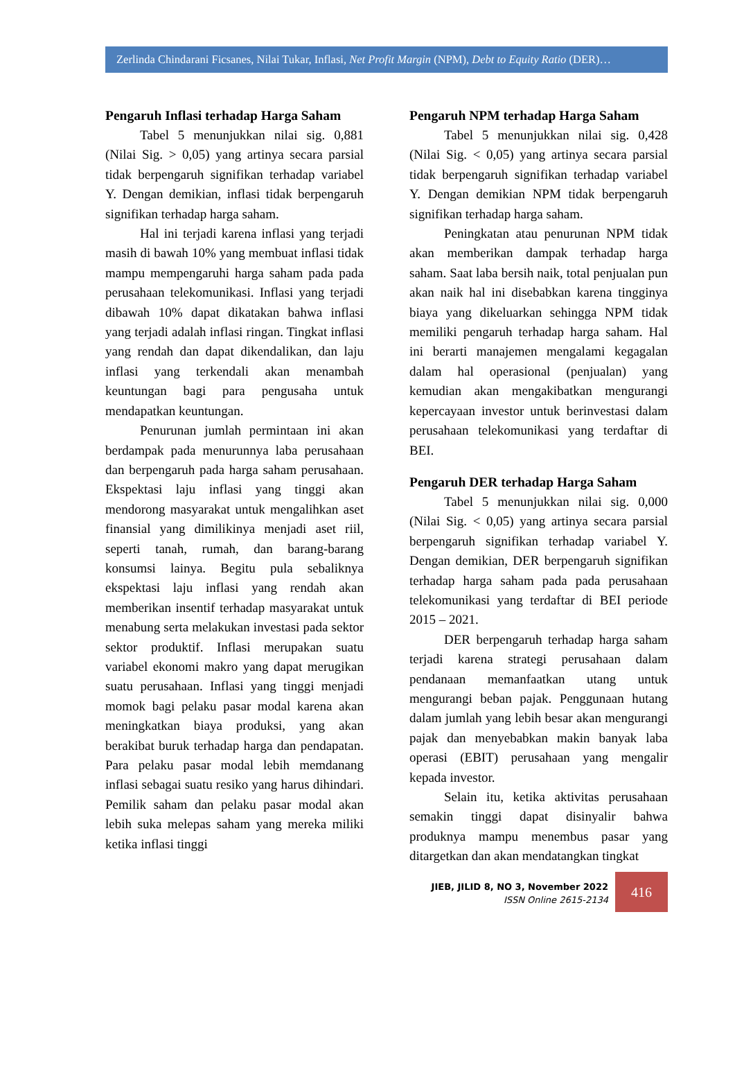Zerlinda Chindarani Ficsanes, Nilai Tukar, Inflasi, Net Profit Margin (NPM), Debt to Equity Ratio (DER)…
Pengaruh Inflasi terhadap Harga Saham
Tabel 5 menunjukkan nilai sig. 0,881 (Nilai Sig. > 0,05) yang artinya secara parsial tidak berpengaruh signifikan terhadap variabel Y. Dengan demikian, inflasi tidak berpengaruh signifikan terhadap harga saham.
Hal ini terjadi karena inflasi yang terjadi masih di bawah 10% yang membuat inflasi tidak mampu mempengaruhi harga saham pada pada perusahaan telekomunikasi. Inflasi yang terjadi dibawah 10% dapat dikatakan bahwa inflasi yang terjadi adalah inflasi ringan. Tingkat inflasi yang rendah dan dapat dikendalikan, dan laju inflasi yang terkendali akan menambah keuntungan bagi para pengusaha untuk mendapatkan keuntungan.
Penurunan jumlah permintaan ini akan berdampak pada menurunnya laba perusahaan dan berpengaruh pada harga saham perusahaan. Ekspektasi laju inflasi yang tinggi akan mendorong masyarakat untuk mengalihkan aset finansial yang dimilikinya menjadi aset riil, seperti tanah, rumah, dan barang-barang konsumsi lainya. Begitu pula sebaliknya ekspektasi laju inflasi yang rendah akan memberikan insentif terhadap masyarakat untuk menabung serta melakukan investasi pada sektor sektor produktif. Inflasi merupakan suatu variabel ekonomi makro yang dapat merugikan suatu perusahaan. Inflasi yang tinggi menjadi momok bagi pelaku pasar modal karena akan meningkatkan biaya produksi, yang akan berakibat buruk terhadap harga dan pendapatan. Para pelaku pasar modal lebih memdanang inflasi sebagai suatu resiko yang harus dihindari. Pemilik saham dan pelaku pasar modal akan lebih suka melepas saham yang mereka miliki ketika inflasi tinggi
Pengaruh NPM terhadap Harga Saham
Tabel 5 menunjukkan nilai sig. 0,428 (Nilai Sig. < 0,05) yang artinya secara parsial tidak berpengaruh signifikan terhadap variabel Y. Dengan demikian NPM tidak berpengaruh signifikan terhadap harga saham.
Peningkatan atau penurunan NPM tidak akan memberikan dampak terhadap harga saham. Saat laba bersih naik, total penjualan pun akan naik hal ini disebabkan karena tingginya biaya yang dikeluarkan sehingga NPM tidak memiliki pengaruh terhadap harga saham. Hal ini berarti manajemen mengalami kegagalan dalam hal operasional (penjualan) yang kemudian akan mengakibatkan mengurangi kepercayaan investor untuk berinvestasi dalam perusahaan telekomunikasi yang terdaftar di BEI.
Pengaruh DER terhadap Harga Saham
Tabel 5 menunjukkan nilai sig. 0,000 (Nilai Sig. < 0,05) yang artinya secara parsial berpengaruh signifikan terhadap variabel Y. Dengan demikian, DER berpengaruh signifikan terhadap harga saham pada pada perusahaan telekomunikasi yang terdaftar di BEI periode 2015 – 2021.
DER berpengaruh terhadap harga saham terjadi karena strategi perusahaan dalam pendanaan memanfaatkan utang untuk mengurangi beban pajak. Penggunaan hutang dalam jumlah yang lebih besar akan mengurangi pajak dan menyebabkan makin banyak laba operasi (EBIT) perusahaan yang mengalir kepada investor.
Selain itu, ketika aktivitas perusahaan semakin tinggi dapat disinyalir bahwa produknya mampu menembus pasar yang ditargetkan dan akan mendatangkan tingkat
JIEB, JILID 8, NO 3, November 2022
ISSN Online 2615-2134
416